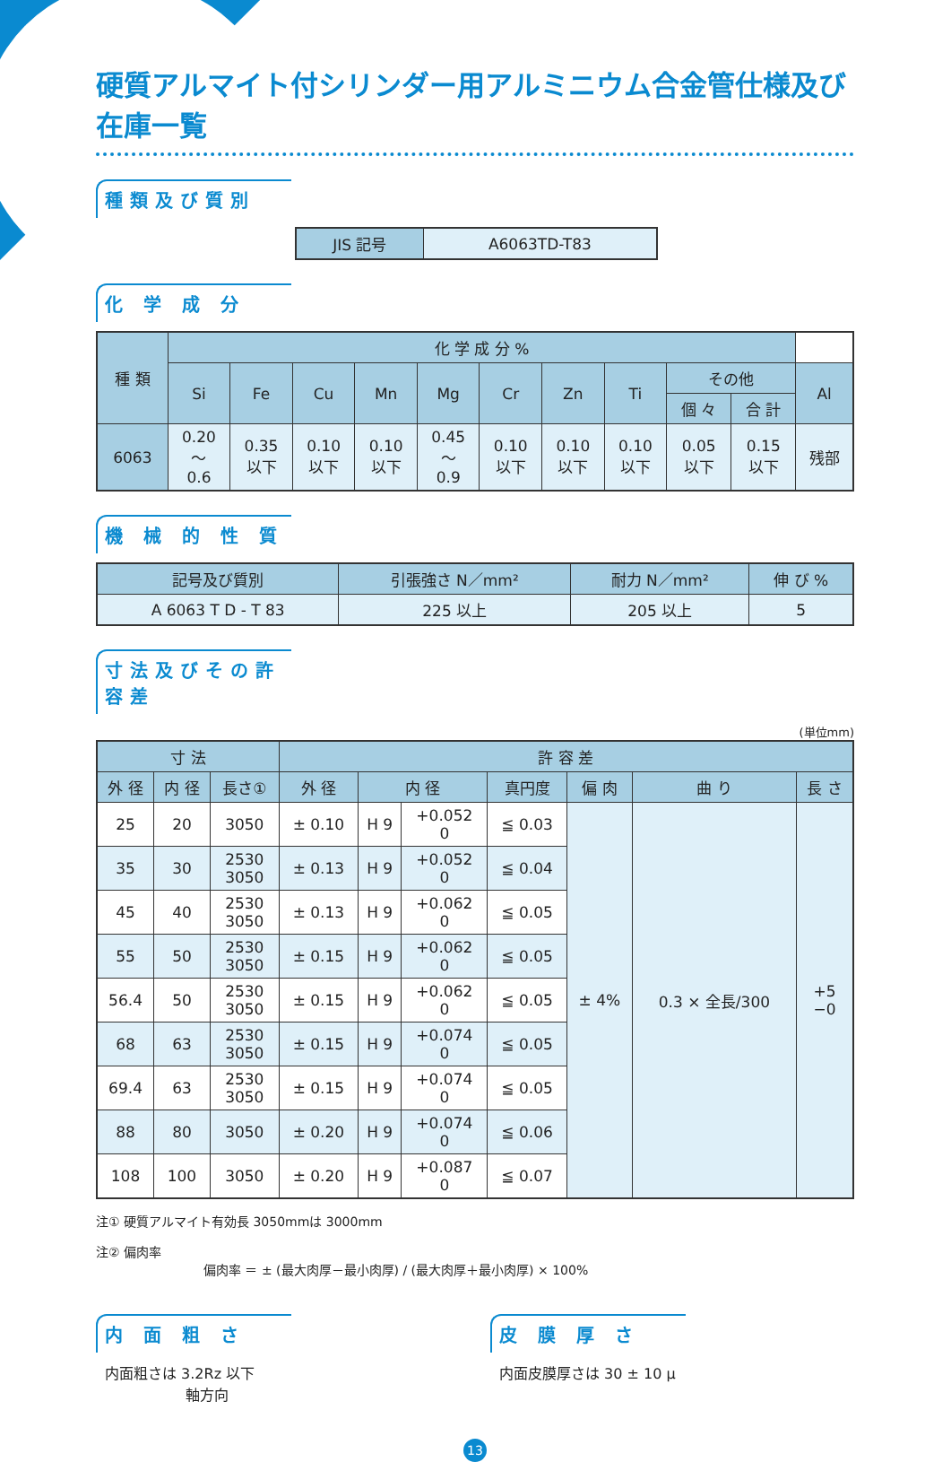硬質アルマイト付シリンダー用アルミニウム合金管仕様及び在庫一覧
種類及び質別
| JIS 記号 | A6063TD-T83 |
化 学 成 分
| 種 類 | 化 学 成 分 % | | | | | | | | | | |
| --- | --- | --- | --- | --- | --- | --- | --- | --- | --- | --- | --- |
| | Si | Fe | Cu | Mn | Mg | Cr | Zn | Ti | その他 | | Al |
| | | | | | | | | | 個 々 | 合 計 | |
| 6063 | 0.20 〜 0.6 | 0.35 以下 | 0.10 以下 | 0.10 以下 | 0.45 〜 0.9 | 0.10 以下 | 0.10 以下 | 0.10 以下 | 0.05 以下 | 0.15 以下 | 残部 |
機 械 的 性 質
| 記号及び質別 | 引張強さ N／mm² | 耐力 N／mm² | 伸 び % |
| --- | --- | --- | --- |
| A 6063 T D - T 83 | 225 以上 | 205 以上 | 5 |
寸法及びその許容差
(単位mm)
| 寸 法 | | | 許 容 差 | | | | | | |
| --- | --- | --- | --- | --- | --- | --- | --- | --- | --- |
| 外 径 | 内 径 | 長さ① | 外 径 | 内 径 | | 真円度 | 偏 肉 | 曲 り | 長 さ |
| 25 | 20 | 3050 | ± 0.10 | H 9 | +0.052 0 | ≦ 0.03 | ± 4% | 0.3 × 全長/300 | +5 −0 |
| 35 | 30 | 2530 3050 | ± 0.13 | H 9 | +0.052 0 | ≦ 0.04 | | | |
| 45 | 40 | 2530 3050 | ± 0.13 | H 9 | +0.062 0 | ≦ 0.05 | | | |
| 55 | 50 | 2530 3050 | ± 0.15 | H 9 | +0.062 0 | ≦ 0.05 | | | |
| 56.4 | 50 | 2530 3050 | ± 0.15 | H 9 | +0.062 0 | ≦ 0.05 | | | |
| 68 | 63 | 2530 3050 | ± 0.15 | H 9 | +0.074 0 | ≦ 0.05 | | | |
| 69.4 | 63 | 2530 3050 | ± 0.15 | H 9 | +0.074 0 | ≦ 0.05 | | | |
| 88 | 80 | 3050 | ± 0.20 | H 9 | +0.074 0 | ≦ 0.06 | | | |
| 108 | 100 | 3050 | ± 0.20 | H 9 | +0.087 0 | ≦ 0.07 | | | |
注① 硬質アルマイト有効長 3050mmは 3000mm
注② 偏肉率
偏肉率 ＝ ± (最大肉厚－最小肉厚) / (最大肉厚＋最小肉厚) × 100%
内 面 粗 さ
内面粗さは 3.2Rz 以下
軸方向
皮 膜 厚 さ
内面皮膜厚さは 30 ± 10 μ
13